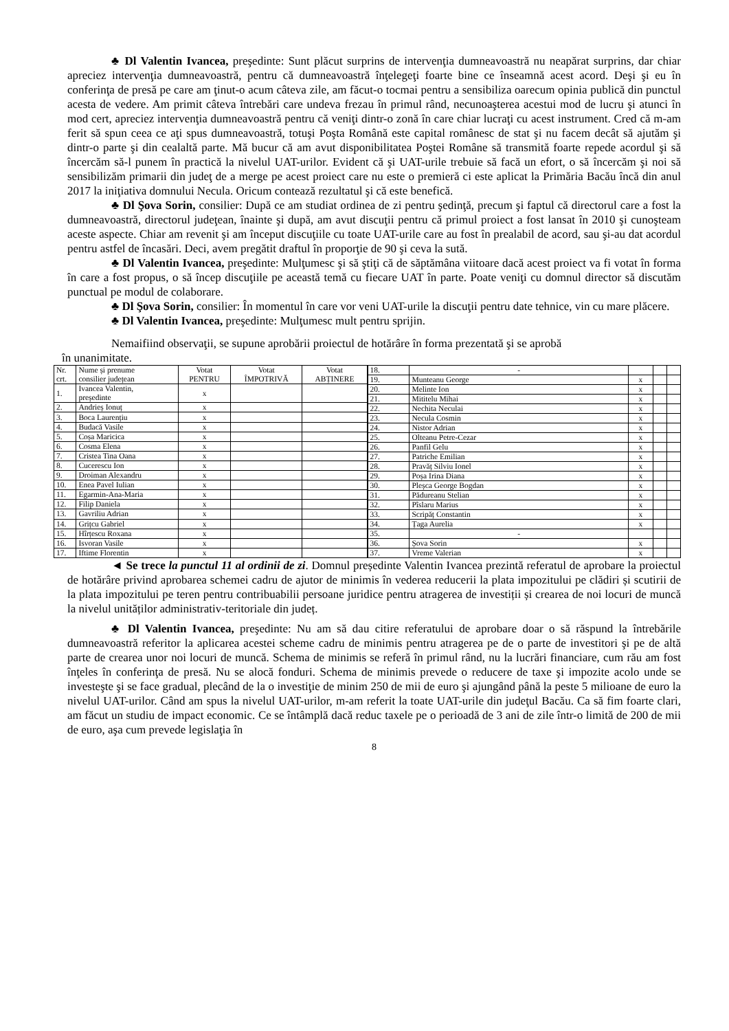♣ Dl Valentin Ivancea, preşedinte: Sunt plăcut surprins de intervenţia dumneavoastră nu neapărat surprins, dar chiar apreciez intervenţia dumneavoastră, pentru că dumneavoastră înţelegeţi foarte bine ce înseamnă acest acord. Deşi şi eu în conferinţa de presă pe care am ţinut-o acum câteva zile, am făcut-o tocmai pentru a sensibiliza oarecum opinia publică din punctul acesta de vedere. Am primit câteva întrebări care undeva frezau în primul rând, necunoaşterea acestui mod de lucru şi atunci în mod cert, apreciez intervenţia dumneavoastră pentru că veniţi dintr-o zonă în care chiar lucraţi cu acest instrument. Cred că m-am ferit să spun ceea ce aţi spus dumneavoastră, totuşi Poşta Română este capital românesc de stat şi nu facem decât să ajutăm şi dintr-o parte şi din cealaltă parte. Mă bucur că am avut disponibilitatea Poştei Române să transmită foarte repede acordul şi să încercăm să-l punem în practică la nivelul UAT-urilor. Evident că şi UAT-urile trebuie să facă un efort, o să încercăm şi noi să sensibilizăm primarii din judeţ de a merge pe acest proiect care nu este o premieră ci este aplicat la Primăria Bacău încă din anul 2017 la iniţiativa domnului Necula. Oricum contează rezultatul şi că este benefică.
♣ Dl Şova Sorin, consilier: După ce am studiat ordinea de zi pentru şedinţă, precum şi faptul că directorul care a fost la dumneavoastră, directorul judeţean, înainte şi după, am avut discuţii pentru că primul proiect a fost lansat în 2010 şi cunoşteam aceste aspecte. Chiar am revenit şi am început discuţiile cu toate UAT-urile care au fost în prealabil de acord, sau şi-au dat acordul pentru astfel de încasări. Deci, avem pregătit draftul în proporţie de 90 şi ceva la sută.
♣ Dl Valentin Ivancea, preşedinte: Mulţumesc şi să ştiţi că de săptămâna viitoare dacă acest proiect va fi votat în forma în care a fost propus, o să încep discuţiile pe această temă cu fiecare UAT în parte. Poate veniţi cu domnul director să discutăm punctual pe modul de colaborare.
♣ Dl Şova Sorin, consilier: În momentul în care vor veni UAT-urile la discuţii pentru date tehnice, vin cu mare plăcere.
♣ Dl Valentin Ivancea, preşedinte: Mulţumesc mult pentru sprijin.
Nemaifiind observaţii, se supune aprobării proiectul de hotărâre în forma prezentată şi se aprobă
în unanimitate.
| Nr. crt. | Nume și prenume consilier județean | Votat PENTRU | Votat ÎMPOTRIVĂ | Votat ABȚINERE |
| 1. | Ivancea Valentin, președinte | x | | |
| 2. | Andrieș Ionuț | x | | |
| 3. | Boca Laurențiu | x | | |
| 4. | Budacă Vasile | x | | |
| 5. | Coșa Maricica | x | | |
| 6. | Cosma Elena | x | | |
| 7. | Cristea Tina Oana | x | | |
| 8. | Cucerescu Ion | x | | |
| 9. | Droiman Alexandru | x | | |
| 10. | Enea Pavel Iulian | x | | |
| 11. | Egarmin-Ana-Maria | x | | |
| 12. | Filip Daniela | x | | |
| 13. | Gavriliu Adrian | x | | |
| 14. | Grițcu Gabriel | x | | |
| 15. | Hîrțescu Roxana | x | | |
| 16. | Isvoran Vasile | x | | |
| 17. | Iftime Florentin | x | | |
| 18. | - | | | |
| 19. | Munteanu George | x | | |
| 20. | Melinte Ion | x | | |
| 21. | Mititelu Mihai | x | | |
| 22. | Nechita Neculai | x | | |
| 23. | Necula Cosmin | x | | |
| 24. | Nistor Adrian | x | | |
| 25. | Olteanu Petre-Cezar | x | | |
| 26. | Panfil Gelu | x | | |
| 27. | Patriche Emilian | x | | |
| 28. | Pravăț Silviu Ionel | x | | |
| 29. | Poșa Irina Diana | x | | |
| 30. | Pleșca George Bogdan | x | | |
| 31. | Pădureanu Stelian | x | | |
| 32. | Pîslaru Marius | x | | |
| 33. | Scripăț Constantin | x | | |
| 34. | Țaga Aurelia | x | | |
| 35. | - | | | |
| 36. | Șova Sorin | x | | |
| 37. | Vreme Valerian | x | | |
◄ Se trece la punctul 11 al ordinii de zi. Domnul președinte Valentin Ivancea prezintă referatul de aprobare la proiectul de hotărâre privind aprobarea schemei cadru de ajutor de minimis în vederea reducerii la plata impozitului pe clădiri și scutirii de la plata impozitului pe teren pentru contribuabilii persoane juridice pentru atragerea de investiții și crearea de noi locuri de muncă la nivelul unităților administrativ-teritoriale din județ.
♣ Dl Valentin Ivancea, preşedinte: Nu am să dau citire referatului de aprobare doar o să răspund la întrebările dumneavoastră referitor la aplicarea acestei scheme cadru de minimis pentru atragerea pe de o parte de investitori şi pe de altă parte de crearea unor noi locuri de muncă. Schema de minimis se referă în primul rând, nu la lucrări financiare, cum rău am fost înţeles în conferinţa de presă. Nu se alocă fonduri. Schema de minimis prevede o reducere de taxe şi impozite acolo unde se investeşte şi se face gradual, plecând de la o investiţie de minim 250 de mii de euro şi ajungând până la peste 5 milioane de euro la nivelul UAT-urilor. Când am spus la nivelul UAT-urilor, m-am referit la toate UAT-urile din judeţul Bacău. Ca să fim foarte clari, am făcut un studiu de impact economic. Ce se întâmplă dacă reduc taxele pe o perioadă de 3 ani de zile într-o limită de 200 de mii de euro, aşa cum prevede legislaţia în
8